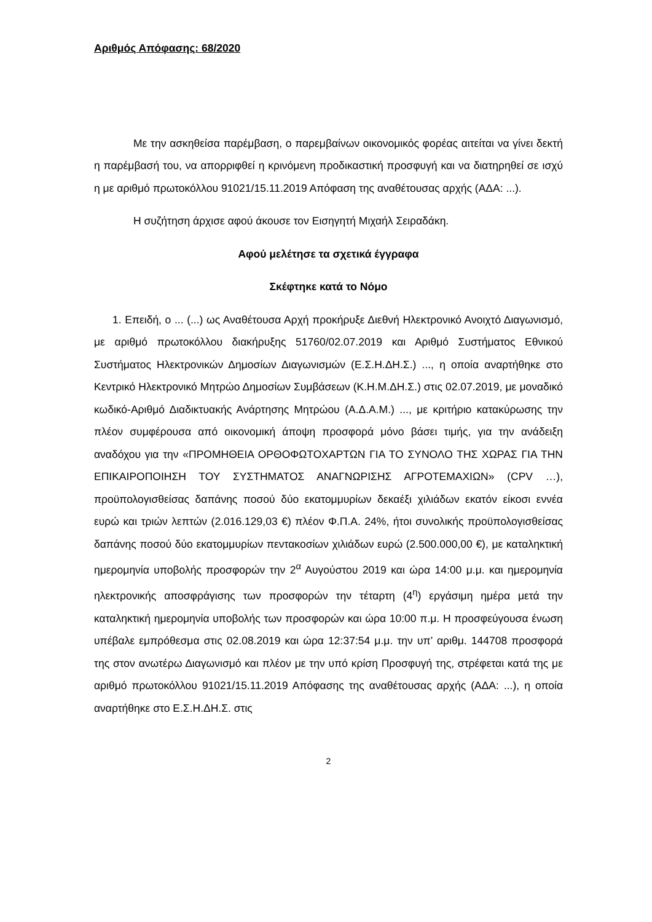Αριθμός Απόφασης: 68/2020
Με την ασκηθείσα παρέμβαση, ο παρεμβαίνων οικονομικός φορέας αιτείται να γίνει δεκτή η παρέμβασή του, να απορριφθεί η κρινόμενη προδικαστική προσφυγή και να διατηρηθεί σε ισχύ η με αριθμό πρωτοκόλλου 91021/15.11.2019 Απόφαση της αναθέτουσας αρχής (ΑΔΑ: ...).
Η συζήτηση άρχισε αφού άκουσε τον Εισηγητή Μιχαήλ Σειραδάκη.
Αφού μελέτησε τα σχετικά έγγραφα
Σκέφτηκε κατά το Νόμο
1. Επειδή, ο ... (...) ως Αναθέτουσα Αρχή προκήρυξε Διεθνή Ηλεκτρονικό Ανοιχτό Διαγωνισμό, με αριθμό πρωτοκόλλου διακήρυξης 51760/02.07.2019 και Αριθμό Συστήματος Εθνικού Συστήματος Ηλεκτρονικών Δημοσίων Διαγωνισμών (Ε.Σ.Η.ΔΗ.Σ.) ..., η οποία αναρτήθηκε στο Κεντρικό Ηλεκτρονικό Μητρώο Δημοσίων Συμβάσεων (Κ.Η.Μ.ΔΗ.Σ.) στις 02.07.2019, με μοναδικό κωδικό-Αριθμό Διαδικτυακής Ανάρτησης Μητρώου (Α.Δ.Α.Μ.) ..., με κριτήριο κατακύρωσης την πλέον συμφέρουσα από οικονομική άποψη προσφορά μόνο βάσει τιμής, για την ανάδειξη αναδόχου για την «ΠΡΟΜΗΘΕΙΑ ΟΡΘΟΦΩΤΟΧΑΡΤΩΝ ΓΙΑ ΤΟ ΣΥΝΟΛΟ ΤΗΣ ΧΩΡΑΣ ΓΙΑ ΤΗΝ ΕΠΙΚΑΙΡΟΠΟΙΗΣΗ ΤΟΥ ΣΥΣΤΗΜΑΤΟΣ ΑΝΑΓΝΩΡΙΣΗΣ ΑΓΡΟΤΕΜΑΧΙΩΝ» (CPV …), προϋπολογισθείσας δαπάνης ποσού δύο εκατομμυρίων δεκαέξι χιλιάδων εκατόν είκοσι εννέα ευρώ και τριών λεπτών (2.016.129,03 €) πλέον Φ.Π.Α. 24%, ήτοι συνολικής προϋπολογισθείσας δαπάνης ποσού δύο εκατομμυρίων πεντακοσίων χιλιάδων ευρώ (2.500.000,00 €), με καταληκτική ημερομηνία υποβολής προσφορών την 2<sup>α</sup> Αυγούστου 2019 και ώρα 14:00 μ.μ. και ημερομηνία ηλεκτρονικής αποσφράγισης των προσφορών την τέταρτη (4<sup>η</sup>) εργάσιμη ημέρα μετά την καταληκτική ημερομηνία υποβολής των προσφορών και ώρα 10:00 π.μ. Η προσφεύγουσα ένωση υπέβαλε εμπρόθεσμα στις 02.08.2019 και ώρα 12:37:54 μ.μ. την υπ’ αριθμ. 144708 προσφορά της στον ανωτέρω Διαγωνισμό και πλέον με την υπό κρίση Προσφυγή της, στρέφεται κατά της με αριθμό πρωτοκόλλου 91021/15.11.2019 Απόφασης της αναθέτουσας αρχής (ΑΔΑ: ...), η οποία αναρτήθηκε στο Ε.Σ.Η.ΔΗ.Σ. στις
2